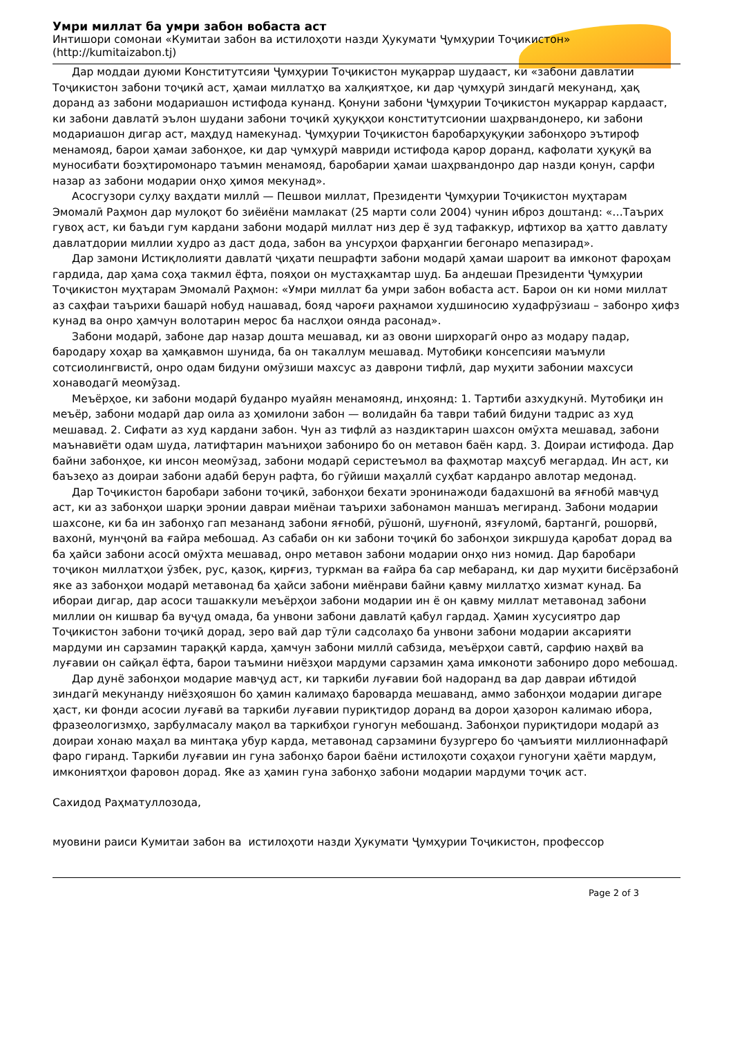Умри миллат ба умри забон вобаста аст
Интишори сомонаи «Кумитаи забон ва истилоҳоти назди Ҳукумати Ҷумҳурии Тоҷикистон»
(http://kumitaizabon.tj)
Дар моддаи дуюми Конститутсияи Ҷумҳурии Тоҷикистон муқаррар шудааст, ки «забони давлатии Тоҷикистон забони тоҷикӣ аст, ҳамаи миллатҳо ва халқиятҳое, ки дар ҷумҳурӣ зиндагӣ мекунанд, ҳақ доранд аз забони модариашон истифода кунанд. Қонуни забони Ҷумҳурии Тоҷикистон муқаррар кардааст, ки забони давлатӣ эълон шудани забони тоҷикӣ ҳуқуқҳои конститутсионии шаҳрвандонеро, ки забони модариашон дигар аст, маҳдуд намекунад. Ҷумҳурии Тоҷикистон баробарҳуқуқии забонҳоро эътироф менамояд, барои ҳамаи забонҳое, ки дар ҷумҳурӣ мавриди истифода қарор доранд, кафолати ҳуқуқӣ ва муносибати боэҳтиромонаро таъмин менамояд, баробарии ҳамаи шаҳрвандонро дар назди қонун, сарфи назар аз забони модарии онҳо ҳимоя мекунад».
Асосгузори сулҳу ваҳдати миллӣ — Пешвои миллат, Президенти Ҷумҳурии Тоҷикистон муҳтарам Эмомалӣ Раҳмон дар мулоқот бо зиёиёни мамлакат (25 марти соли 2004) чунин иброз доштанд: «…Таърих гувоҳ аст, ки баъди гум кардани забони модарӣ миллат низ дер ё зуд тафаккур, ифтихор ва ҳатто давлату давлатдории миллии худро аз даст дода, забон ва унсурҳои фарҳангии бегонаро мепазирад».
Дар замони Истиқлолияти давлатӣ ҷиҳати пешрафти забони модарӣ ҳамаи шароит ва имконот фароҳам гардида, дар ҳама соҳа такмил ёфта, пояҳои он мустаҳкамтар шуд. Ба андешаи Президенти Ҷумҳурии Тоҷикистон муҳтарам Эмомалӣ Раҳмон: «Умри миллат ба умри забон вобаста аст. Барои он ки номи миллат аз саҳфаи таърихи башарӣ нобуд нашавад, бояд чароғи раҳнамои худшиносию худафрӯзиаш – забонро ҳифз кунад ва онро ҳамчун волотарин мерос ба наслҳои оянда расонад».
Забони модарӣ, забоне дар назар дошта мешавад, ки аз овони ширхорагӣ онро аз модару падар, бародару хоҳар ва ҳамқавмон шунида, ба он такаллум мешавад. Мутобиқи консепсияи маъмули сотсиолингвистӣ, онро одам бидуни омӯзиши махсус аз даврони тифлӣ, дар муҳити забонии махсуси хонаводагӣ меомӯзад.
Меъёрҳое, ки забони модарӣ буданро муайян менамоянд, инҳоянд: 1. Тартиби азхудкунӣ. Мутобиқи ин меъёр, забони модарӣ дар оила аз ҳомилони забон — волидайн ба таври табиӣ бидуни тадрис аз худ мешавад. 2. Сифати аз худ кардани забон. Чун аз тифлӣ аз наздиктарин шахсон омӯхта мешавад, забони маънавиёти одам шуда, латифтарин маъниҳои забониро бо он метавон баён кард. 3. Доираи истифода. Дар байни забонҳое, ки инсон меомӯзад, забони модарӣ серистеъмол ва фаҳмотар маҳсуб мегардад. Ин аст, ки баъзеҳо аз доираи забони адабӣ берун рафта, бо гӯйиши маҳаллӣ суҳбат карданро авлотар медонад.
Дар Тоҷикистон баробари забони тоҷикӣ, забонҳои бехати эронинажоди бадахшонӣ ва яғнобӣ мавҷуд аст, ки аз забонҳои шарқи эронии давраи миёнаи таърихи забонамон маншаъ мегиранд. Забони модарии шахсоне, ки ба ин забонҳо гап мезананд забони яғнобӣ, рӯшонӣ, шуғнонӣ, язғуломӣ, бартангӣ, рошорвӣ, вахонӣ, мунҷонӣ ва ғайра мебошад. Аз сабаби он ки забони тоҷикӣ бо забонҳои зикршуда қаробат дорад ва ба ҳайси забони асосӣ омӯхта мешавад, онро метавон забони модарии онҳо низ номид. Дар баробари тоҷикон миллатҳои ӯзбек, рус, қазоқ, қирғиз, туркман ва ғайра ба сар мебаранд, ки дар муҳити бисёрзабонӣ яке аз забонҳои модарӣ метавонад ба ҳайси забони миёнрави байни қавму миллатҳо хизмат кунад. Ба ибораи дигар, дар асоси ташаккули меъёрҳои забони модарии ин ё он қавму миллат метавонад забони миллии он кишвар ба вуҷуд омада, ба унвони забони давлатӣ қабул гардад. Ҳамин хусусиятро дар Тоҷикистон забони тоҷикӣ дорад, зеро вай дар тӯли садсолаҳо ба унвони забони модарии аксарияти мардуми ин сарзамин тараққӣ карда, ҳамчун забони миллӣ сабзида, меъёрҳои савтӣ, сарфию наҳвӣ ва луғавии он сайқал ёфта, барои таъмини ниёзҳои мардуми сарзамин ҳама имконоти забониро доро мебошад.
Дар дунё забонҳои модарие мавҷуд аст, ки таркиби луғавии бой надоранд ва дар давраи ибтидоӣ зиндагӣ мекунанду ниёзҳояшон бо ҳамин калимаҳо бароварда мешаванд, аммо забонҳои модарии дигаре ҳаст, ки фонди асосии луғавӣ ва таркиби луғавии пуриқтидор доранд ва дорои ҳазорон калимаю ибора, фразеологизмҳо, зарбулмасалу мақол ва таркибҳои гуногун мебошанд. Забонҳои пуриқтидори модарӣ аз доираи хонаю маҳал ва минтақа убур карда, метавонад сарзамини бузургеро бо ҷамъияти миллионнафарӣ фаро гиранд. Таркиби луғавии ин гуна забонҳо барои баёни истилоҳоти соҳаҳои гуногуни ҳаёти мардум, имкониятҳои фаровон дорад. Яке аз ҳамин гуна забонҳо забони модарии мардуми тоҷик аст.
Сахидод Раҳматуллозода,
муовини раиси Кумитаи забон ва истилоҳоти назди Ҳукумати Ҷумҳурии Тоҷикистон, профессор
Page 2 of 3